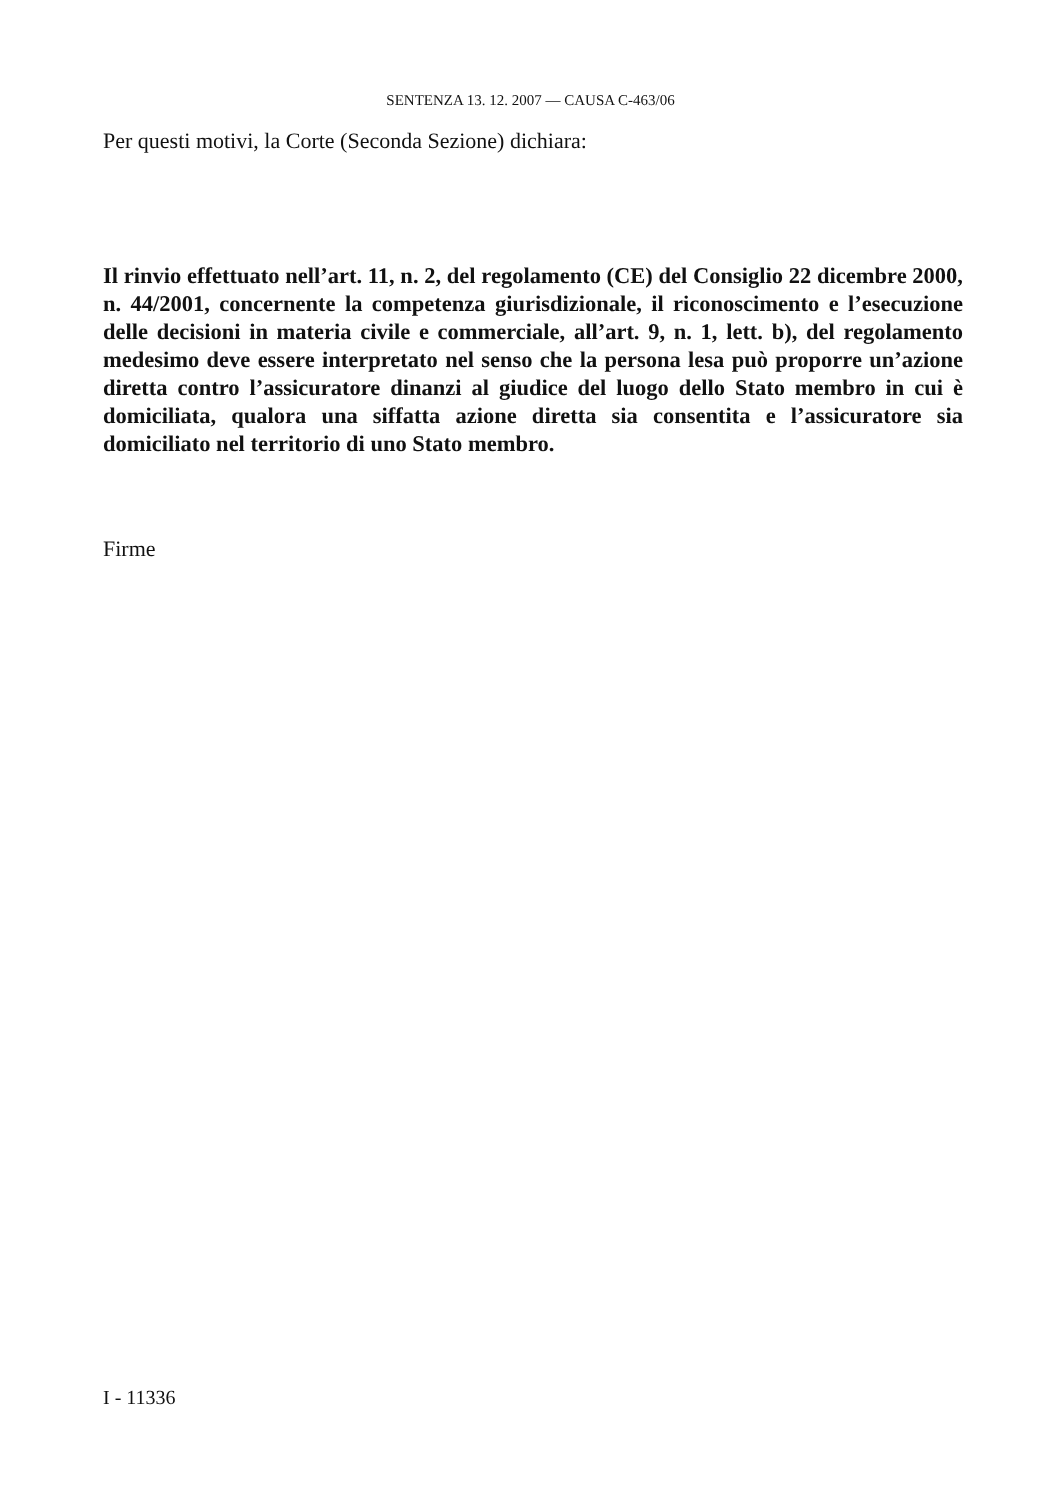SENTENZA 13. 12. 2007 — CAUSA C-463/06
Per questi motivi, la Corte (Seconda Sezione) dichiara:
Il rinvio effettuato nell’art. 11, n. 2, del regolamento (CE) del Consiglio 22 dicembre 2000, n. 44/2001, concernente la competenza giurisdizionale, il riconoscimento e l’esecuzione delle decisioni in materia civile e commerciale, all’art. 9, n. 1, lett. b), del regolamento medesimo deve essere interpretato nel senso che la persona lesa può proporre un’azione diretta contro l’assicuratore dinanzi al giudice del luogo dello Stato membro in cui è domiciliata, qualora una siffatta azione diretta sia consentita e l’assicuratore sia domiciliato nel territorio di uno Stato membro.
Firme
I - 11336